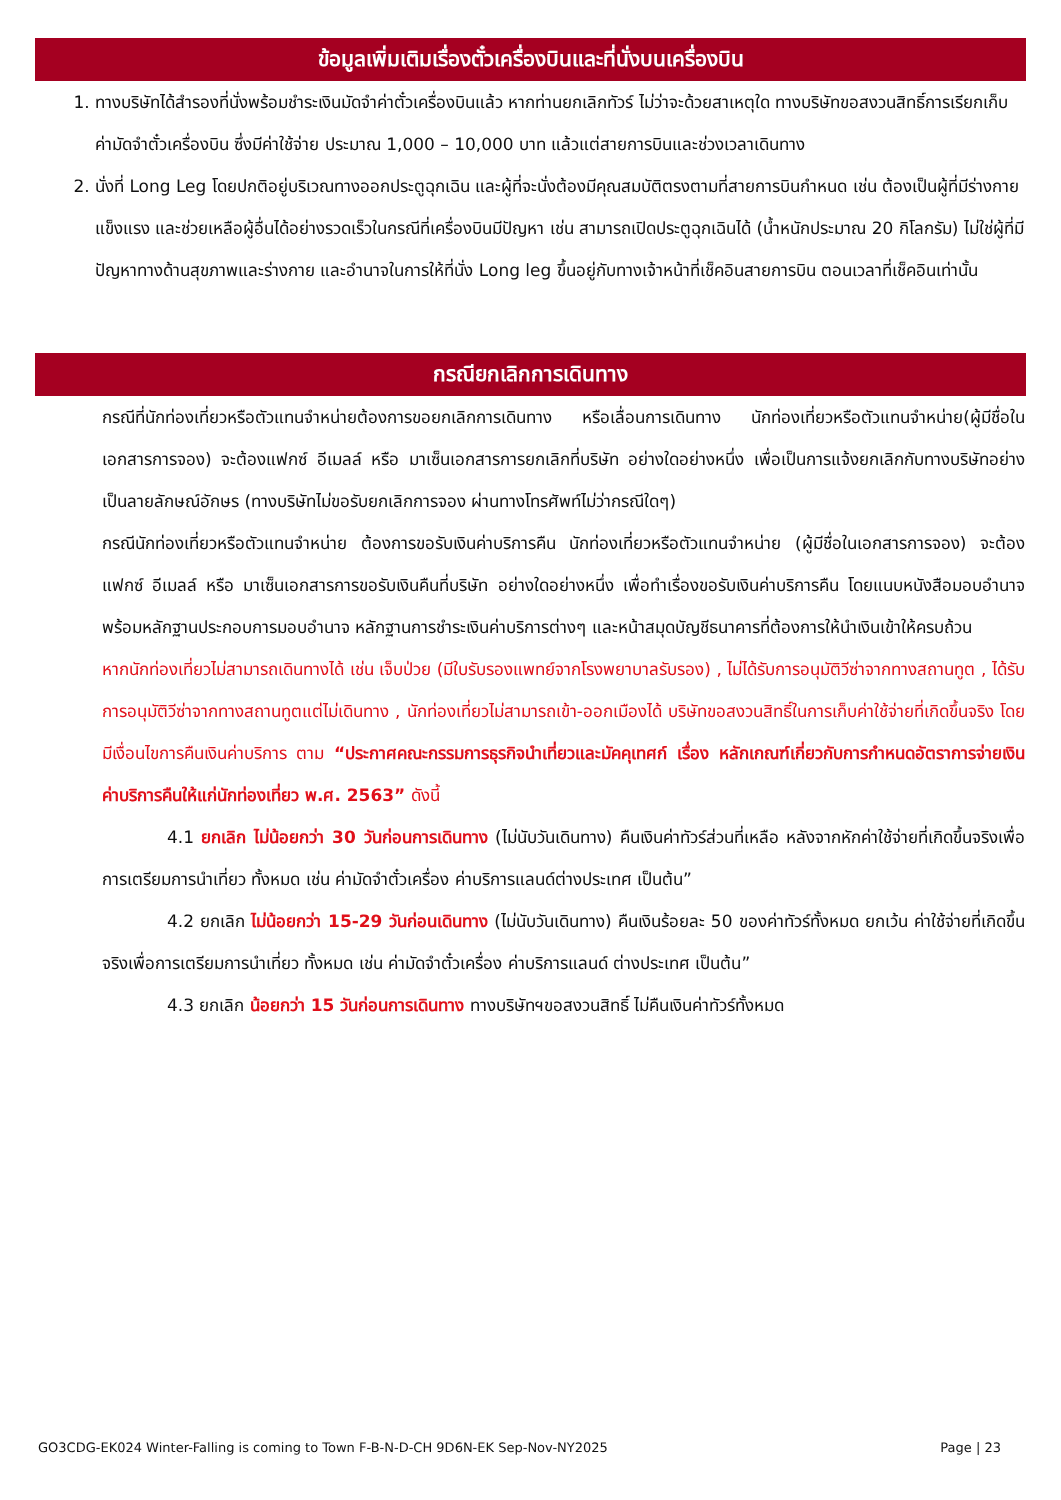ข้อมูลเพิ่มเติมเรื่องตั๋วเครื่องบินและที่นั่งบนเครื่องบิน
1. ทางบริษัทได้สำรองที่นั่งพร้อมชำระเงินมัดจำค่าตั๋วเครื่องบินแล้ว หากท่านยกเลิกทัวร์ ไม่ว่าจะด้วยสาเหตุใด ทางบริษัทขอสงวนสิทธิ์การเรียกเก็บค่ามัดจำตั๋วเครื่องบิน ซึ่งมีค่าใช้จ่าย ประมาณ 1,000 – 10,000 บาท แล้วแต่สายการบินและช่วงเวลาเดินทาง
2. นั่งที่ Long Leg โดยปกติอยู่บริเวณทางออกประตูฉุกเฉิน และผู้ที่จะนั่งต้องมีคุณสมบัติตรงตามที่สายการบินกำหนด เช่น ต้องเป็นผู้ที่มีร่างกายแข็งแรง และช่วยเหลือผู้อื่นได้อย่างรวดเร็วในกรณีที่เครื่องบินมีปัญหา เช่น สามารถเปิดประตูฉุกเฉินได้ (น้ำหนักประมาณ 20 กิโลกรัม) ไม่ใช่ผู้ที่มีปัญหาทางด้านสุขภาพและร่างกาย และอำนาจในการให้ที่นั่ง Long leg ขึ้นอยู่กับทางเจ้าหน้าที่เช็คอินสายการบิน ตอนเวลาที่เช็คอินเท่านั้น
กรณียกเลิกการเดินทาง
กรณีที่นักท่องเที่ยวหรือตัวแทนจำหน่ายต้องการขอยกเลิกการเดินทาง หรือเลื่อนการเดินทาง นักท่องเที่ยวหรือตัวแทนจำหน่าย(ผู้มีชื่อในเอกสารการจอง) จะต้องแฟกซ์ อีเมลล์ หรือ มาเซ็นเอกสารการยกเลิกที่บริษัท อย่างใดอย่างหนึ่ง เพื่อเป็นการแจ้งยกเลิกกับทางบริษัทอย่างเป็นลายลักษณ์อักษร (ทางบริษัทไม่ขอรับยกเลิกการจอง ผ่านทางโทรศัพท์ไม่ว่ากรณีใดๆ)
กรณีนักท่องเที่ยวหรือตัวแทนจำหน่าย ต้องการขอรับเงินค่าบริการคืน นักท่องเที่ยวหรือตัวแทนจำหน่าย (ผู้มีชื่อในเอกสารการจอง) จะต้องแฟกซ์ อีเมลล์ หรือ มาเซ็นเอกสารการขอรับเงินคืนที่บริษัท อย่างใดอย่างหนึ่ง เพื่อทำเรื่องขอรับเงินค่าบริการคืน โดยแนบหนังสือมอบอำนาจพร้อมหลักฐานประกอบการมอบอำนาจ หลักฐานการชำระเงินค่าบริการต่างๆ และหน้าสมุดบัญชีธนาคารที่ต้องการให้นำเงินเข้าให้ครบถ้วน
หากนักท่องเที่ยวไม่สามารถเดินทางได้ เช่น เจ็บป่วย (มีใบรับรองแพทย์จากโรงพยาบาลรับรอง) , ไม่ได้รับการอนุมัติวีซ่าจากทางสถานทูต , ได้รับการอนุมัติวีซ่าจากทางสถานทูตแต่ไม่เดินทาง , นักท่องเที่ยวไม่สามารถเข้า-ออกเมืองได้ บริษัทขอสงวนสิทธิ์ในการเก็บค่าใช้จ่ายที่เกิดขึ้นจริง โดยมีเงื่อนไขการคืนเงินค่าบริการ ตาม “ประกาศคณะกรรมการธุรกิจนำเที่ยวและมัคคุเทศก์ เรื่อง หลักเกณฑ์เกี่ยวกับการกำหนดอัตราการจ่ายเงินค่าบริการคืนให้แก่นักท่องเที่ยว พ.ศ. 2563” ดังนี้
4.1 ยกเลิก ไม่น้อยกว่า 30 วันก่อนการเดินทาง (ไม่นับวันเดินทาง) คืนเงินค่าทัวร์ส่วนที่เหลือ หลังจากหักค่าใช้จ่ายที่เกิดขึ้นจริงเพื่อการเตรียมการนำเที่ยว ทั้งหมด เช่น ค่ามัดจำตั๋วเครื่อง ค่าบริการแลนด์ต่างประเทศ เป็นต้น”
4.2 ยกเลิก ไม่น้อยกว่า 15-29 วันก่อนเดินทาง (ไม่นับวันเดินทาง) คืนเงินร้อยละ 50 ของค่าทัวร์ทั้งหมด ยกเว้น ค่าใช้จ่ายที่เกิดขึ้นจริงเพื่อการเตรียมการนำเที่ยว ทั้งหมด เช่น ค่ามัดจำตั๋วเครื่อง ค่าบริการแลนด์ ต่างประเทศ เป็นต้น”
4.3 ยกเลิก น้อยกว่า 15 วันก่อนการเดินทาง ทางบริษัทฯขอสงวนสิทธิ์ ไม่คืนเงินค่าทัวร์ทั้งหมด
GO3CDG-EK024 Winter-Falling is coming to Town F-B-N-D-CH 9D6N-EK Sep-Nov-NY2025 Page | 23